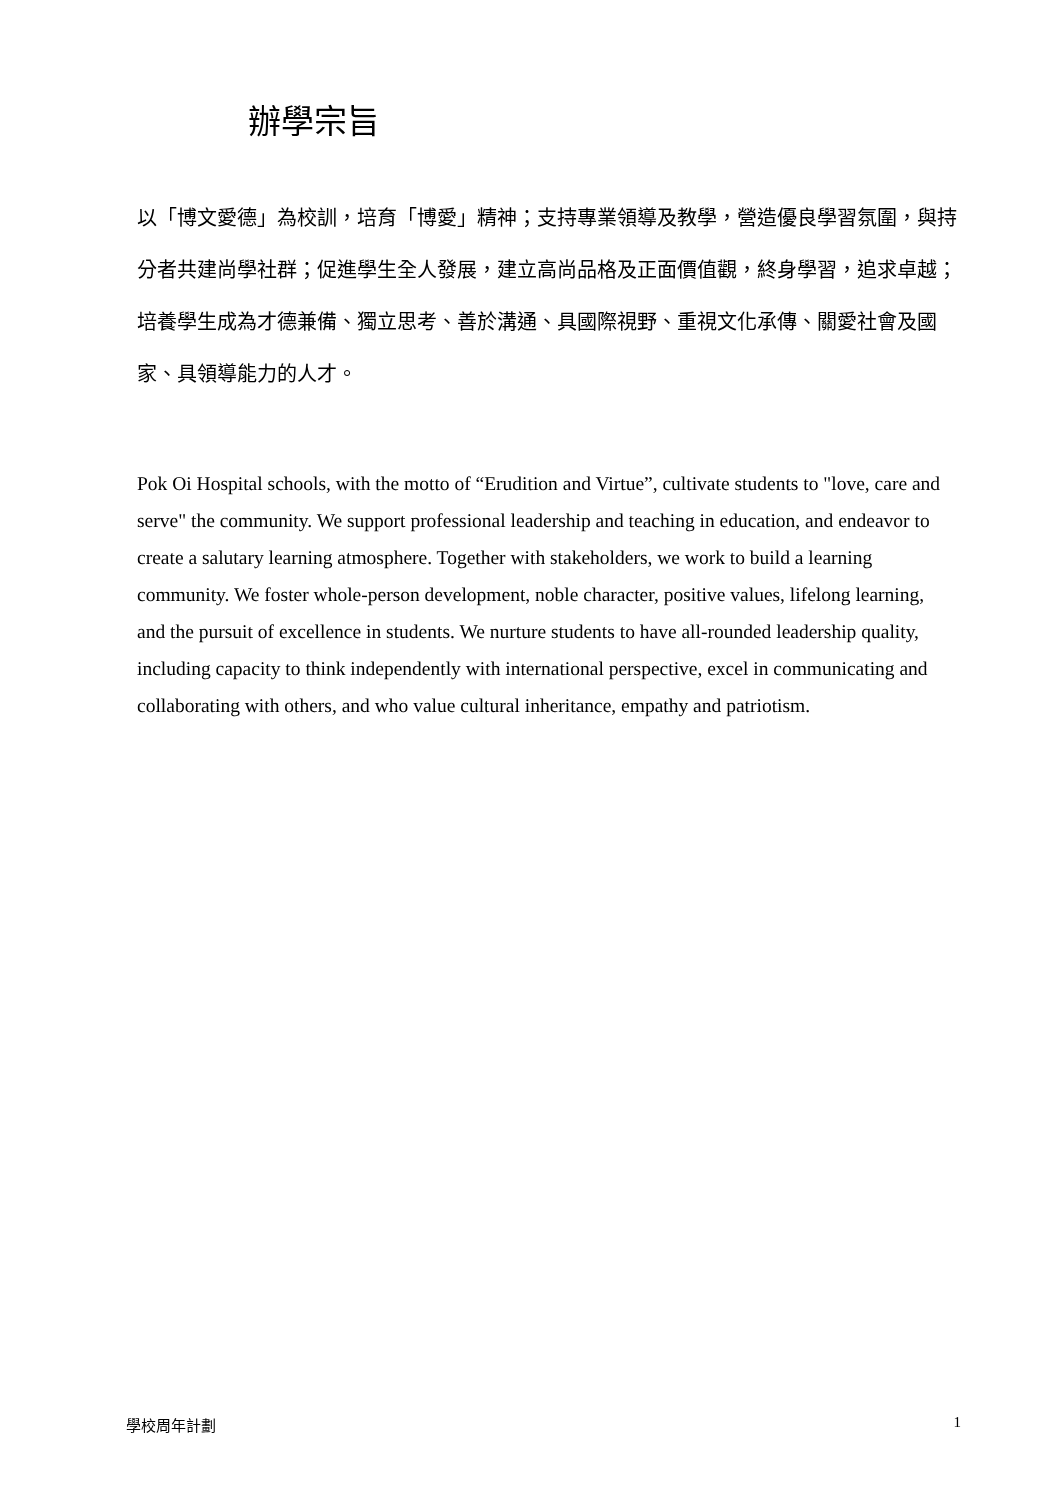辦學宗旨
以「博文愛德」為校訓，培育「博愛」精神；支持專業領導及教學，營造優良學習氛圍，與持分者共建尚學社群；促進學生全人發展，建立高尚品格及正面價值觀，終身學習，追求卓越；培養學生成為才德兼備、獨立思考、善於溝通、具國際視野、重視文化承傳、關愛社會及國家、具領導能力的人才。
Pok Oi Hospital schools, with the motto of “Erudition and Virtue”, cultivate students to "love, care and serve" the community. We support professional leadership and teaching in education, and endeavor to create a salutary learning atmosphere. Together with stakeholders, we work to build a learning community. We foster whole-person development, noble character, positive values, lifelong learning, and the pursuit of excellence in students. We nurture students to have all-rounded leadership quality, including capacity to think independently with international perspective, excel in communicating and collaborating with others, and who value cultural inheritance, empathy and patriotism.
學校周年計劃 1